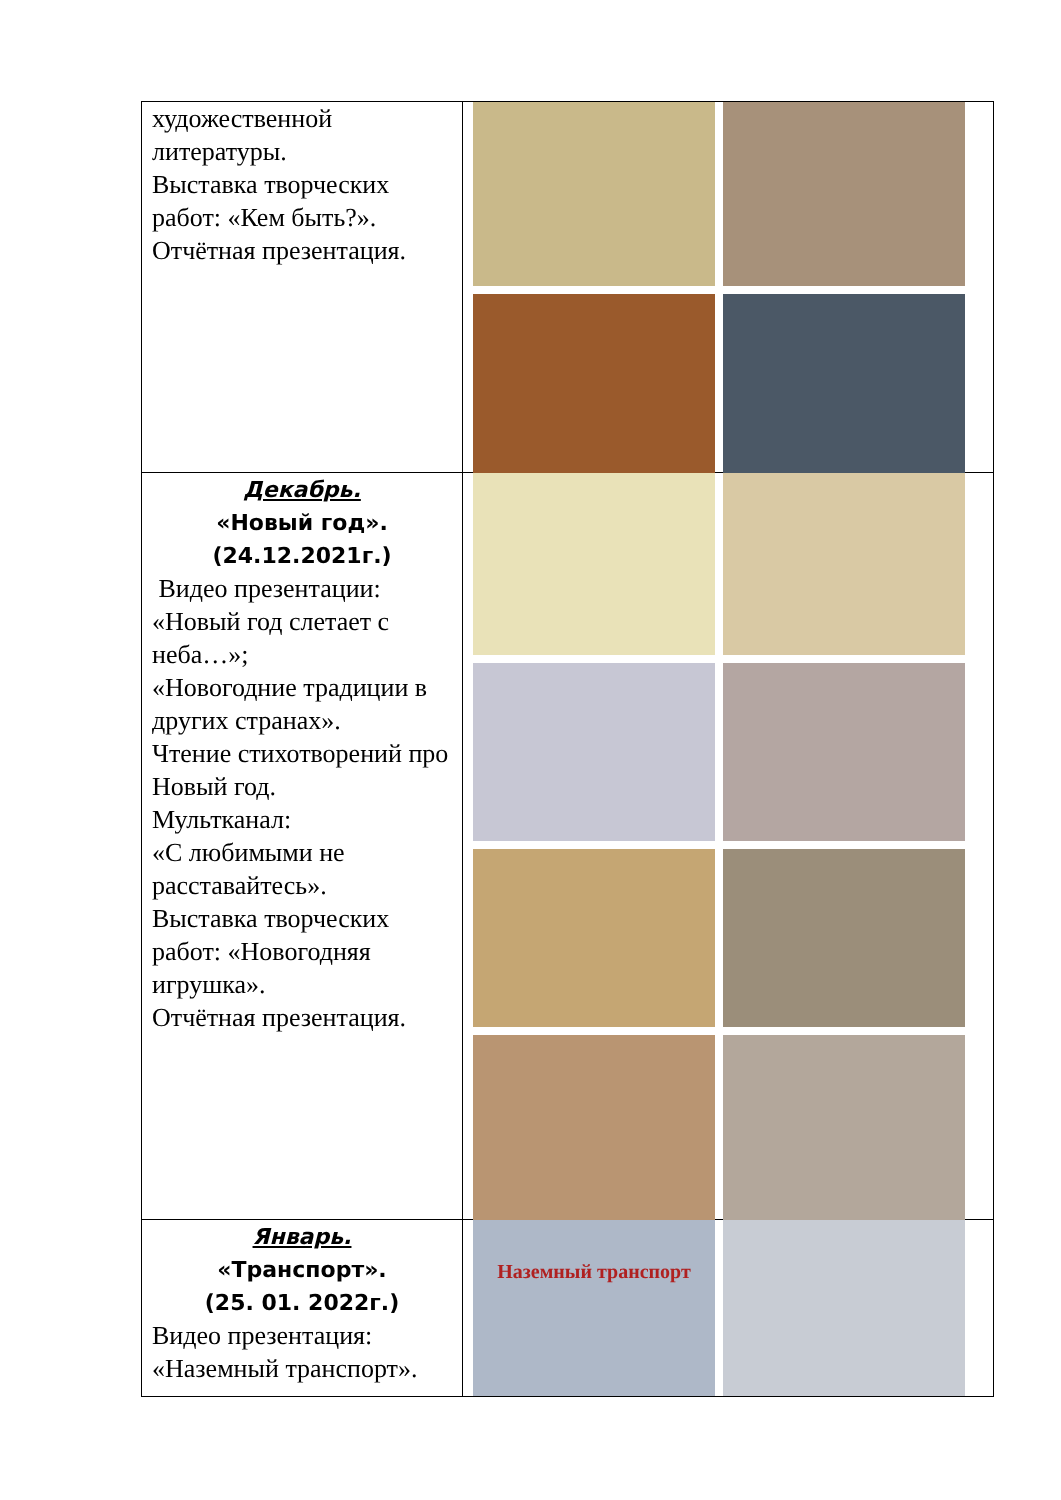| художественной литературы. Выставка творческих работ: «Кем быть?». Отчётная презентация. | |
| Декабрь. «Новый год». (24.12.2021г.) Видео презентации: «Новый год слетает с неба…»; «Новогодние традиции в других странах». Чтение стихотворений про Новый год. Мультканал: «С любимыми не расставайтесь». Выставка творческих работ: «Новогодняя игрушка». Отчётная презентация. | |
| Январь. «Транспорт». (25. 01. 2022г.) Видео презентация: «Наземный транспорт». | Наземный транспорт |